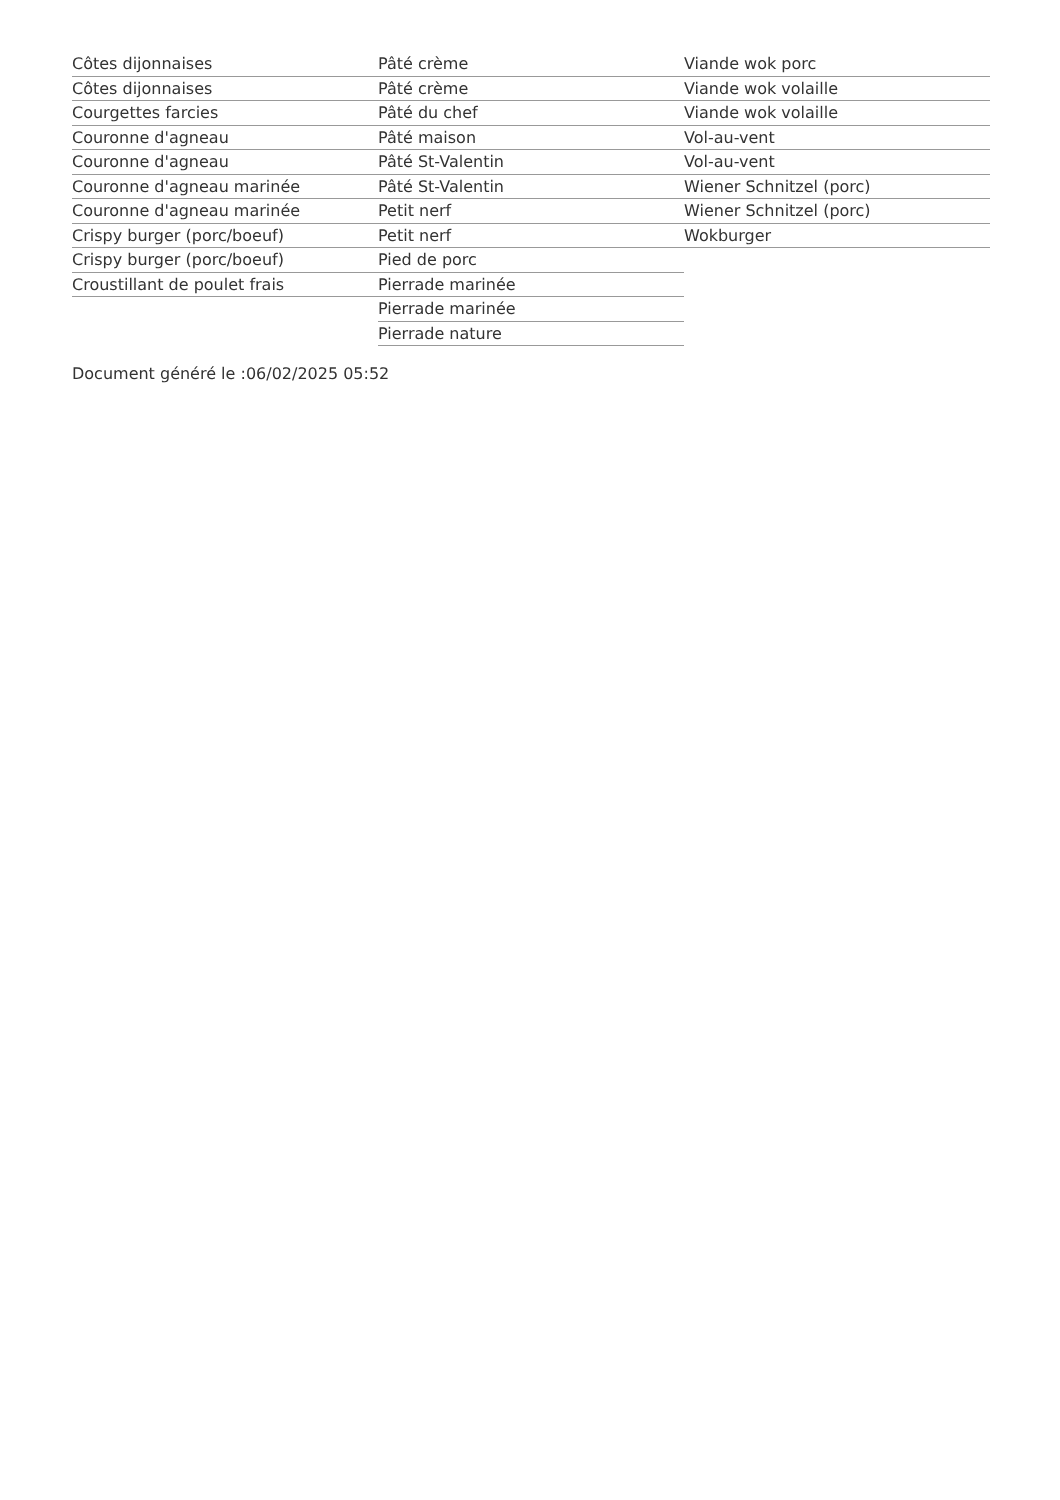Côtes dijonnaises
Côtes dijonnaises
Courgettes farcies
Couronne d'agneau
Couronne d'agneau
Couronne d'agneau marinée
Couronne d'agneau marinée
Crispy burger (porc/boeuf)
Crispy burger (porc/boeuf)
Croustillant de poulet frais
Pâté crème
Pâté crème
Pâté du chef
Pâté maison
Pâté St-Valentin
Pâté St-Valentin
Petit nerf
Petit nerf
Pied de porc
Pierrade marinée
Pierrade marinée
Pierrade nature
Viande wok porc
Viande wok volaille
Viande wok volaille
Vol-au-vent
Vol-au-vent
Wiener Schnitzel (porc)
Wiener Schnitzel (porc)
Wokburger
Document généré le :06/02/2025 05:52